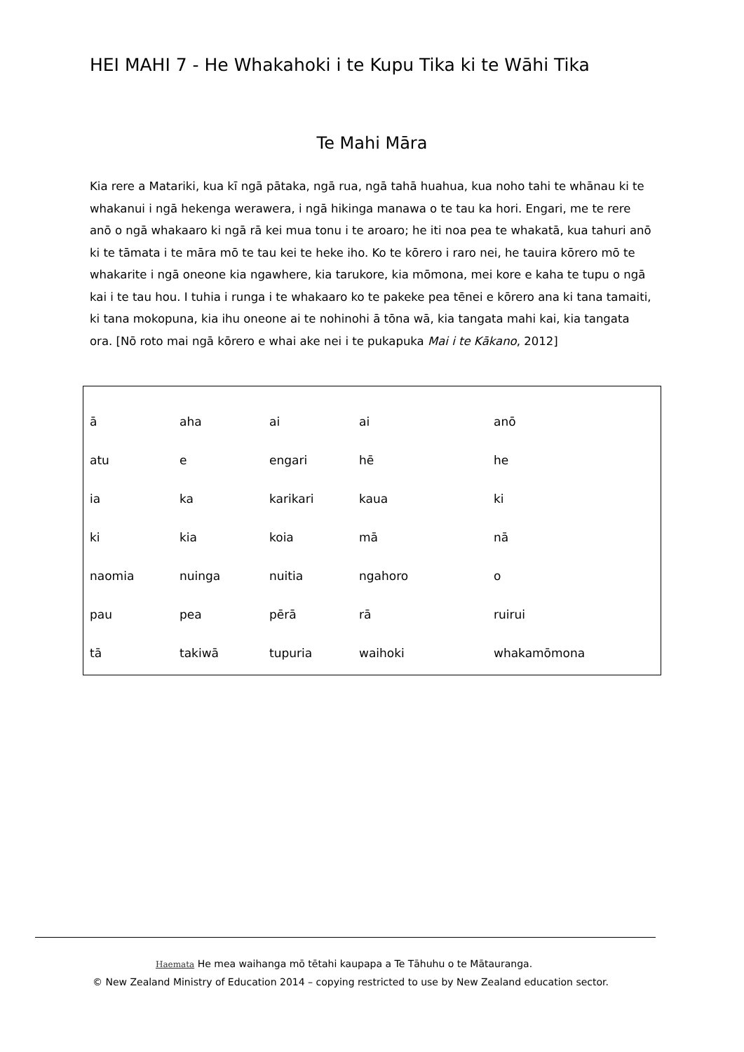HEI MAHI 7 - He Whakahoki i te Kupu Tika ki te Wāhi Tika
Te Mahi Māra
Kia rere a Matariki, kua kī ngā pātaka, ngā rua, ngā tahā huahua, kua noho tahi te whānau ki te whakanui i ngā hekenga werawera, i ngā hikinga manawa o te tau ka hori. Engari, me te rere anō o ngā whakaaro ki ngā rā kei mua tonu i te aroaro; he iti noa pea te whakatā, kua tahuri anō ki te tāmata i te māra mō te tau kei te heke iho. Ko te kōrero i raro nei, he tauira kōrero mō te whakarite i ngā oneone kia ngawhere, kia tarukore, kia mōmona, mei kore e kaha te tupu o ngā kai i te tau hou. I tuhia i runga i te whakaaro ko te pakeke pea tēnei e kōrero ana ki tana tamaiti, ki tana mokopuna, kia ihu oneone ai te nohinohi ā tōna wā, kia tangata mahi kai, kia tangata ora. [Nō roto mai ngā kōrero e whai ake nei i te pukapuka Mai i te Kākano, 2012]
| ā | aha | ai | ai | anō |
| atu | e | engari | hē | he |
| ia | ka | karikari | kaua | ki |
| ki | kia | koia | mā | nā |
| naomia | nuinga | nuitia | ngahoro | o |
| pau | pea | pērā | rā | ruirui |
| tā | takiwā | tupuria | waihoki | whakamōmona |
Haemata He mea waihanga mō tētahi kaupapa a Te Tāhuhu o te Mātauranga.
© New Zealand Ministry of Education 2014 – copying restricted to use by New Zealand education sector.